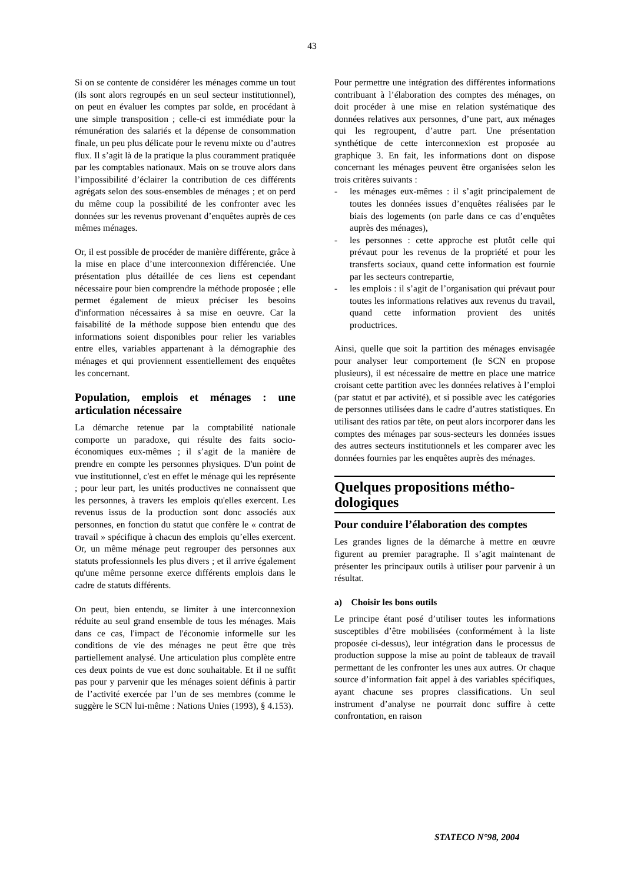43
Si on se contente de considérer les ménages comme un tout (ils sont alors regroupés en un seul secteur institutionnel), on peut en évaluer les comptes par solde, en procédant à une simple transposition ; celle-ci est immédiate pour la rémunération des salariés et la dépense de consommation finale, un peu plus délicate pour le revenu mixte ou d’autres flux. Il s’agit là de la pratique la plus couramment pratiquée par les comptables nationaux. Mais on se trouve alors dans l’impossibilité d’éclairer la contribution de ces différents agrégats selon des sous-ensembles de ménages ; et on perd du même coup la possibilité de les confronter avec les données sur les revenus provenant d’enquêtes auprès de ces mêmes ménages.
Or, il est possible de procéder de manière différente, grâce à la mise en place d’une interconnexion différenciée. Une présentation plus détaillée de ces liens est cependant nécessaire pour bien comprendre la méthode proposée ; elle permet également de mieux préciser les besoins d'information nécessaires à sa mise en oeuvre. Car la faisabilité de la méthode suppose bien entendu que des informations soient disponibles pour relier les variables entre elles, variables appartenant à la démographie des ménages et qui proviennent essentiellement des enquêtes les concernant.
Population, emplois et ménages : une articulation nécessaire
La démarche retenue par la comptabilité nationale comporte un paradoxe, qui résulte des faits socio-économiques eux-mêmes ; il s’agit de la manière de prendre en compte les personnes physiques. D'un point de vue institutionnel, c'est en effet le ménage qui les représente ; pour leur part, les unités productives ne connaissent que les personnes, à travers les emplois qu'elles exercent. Les revenus issus de la production sont donc associés aux personnes, en fonction du statut que confère le « contrat de travail » spécifique à chacun des emplois qu’elles exercent. Or, un même ménage peut regrouper des personnes aux statuts professionnels les plus divers ; et il arrive également qu'une même personne exerce différents emplois dans le cadre de statuts différents.
On peut, bien entendu, se limiter à une interconnexion réduite au seul grand ensemble de tous les ménages. Mais dans ce cas, l'impact de l'économie informelle sur les conditions de vie des ménages ne peut être que très partiellement analysé. Une articulation plus complète entre ces deux points de vue est donc souhaitable. Et il ne suffit pas pour y parvenir que les ménages soient définis à partir de l’activité exercée par l’un de ses membres (comme le suggère le SCN lui-même : Nations Unies (1993), § 4.153).
Pour permettre une intégration des différentes informations contribuant à l’élaboration des comptes des ménages, on doit procéder à une mise en relation systématique des données relatives aux personnes, d’une part, aux ménages qui les regroupent, d’autre part. Une présentation synthétique de cette interconnexion est proposée au graphique 3. En fait, les informations dont on dispose concernant les ménages peuvent être organisées selon les trois critères suivants :
- les ménages eux-mêmes : il s’agit principalement de toutes les données issues d’enquêtes réalisées par le biais des logements (on parle dans ce cas d’enquêtes auprès des ménages),
- les personnes : cette approche est plutôt celle qui prévaut pour les revenus de la propriété et pour les transferts sociaux, quand cette information est fournie par les secteurs contrepartie,
- les emplois : il s’agit de l’organisation qui prévaut pour toutes les informations relatives aux revenus du travail, quand cette information provient des unités productrices.
Ainsi, quelle que soit la partition des ménages envisagée pour analyser leur comportement (le SCN en propose plusieurs), il est nécessaire de mettre en place une matrice croisant cette partition avec les données relatives à l’emploi (par statut et par activité), et si possible avec les catégories de personnes utilisées dans le cadre d’autres statistiques. En utilisant des ratios par tête, on peut alors incorporer dans les comptes des ménages par sous-secteurs les données issues des autres secteurs institutionnels et les comparer avec les données fournies par les enquêtes auprès des ménages.
Quelques propositions métho-dologiques
Pour conduire l’élaboration des comptes
Les grandes lignes de la démarche à mettre en œuvre figurent au premier paragraphe. Il s’agit maintenant de présenter les principaux outils à utiliser pour parvenir à un résultat.
a) Choisir les bons outils
Le principe étant posé d’utiliser toutes les informations susceptibles d’être mobilisées (conformément à la liste proposée ci-dessus), leur intégration dans le processus de production suppose la mise au point de tableaux de travail permettant de les confronter les unes aux autres. Or chaque source d’information fait appel à des variables spécifiques, ayant chacune ses propres classifications. Un seul instrument d’analyse ne pourrait donc suffire à cette confrontation, en raison
STATECO N°98, 2004